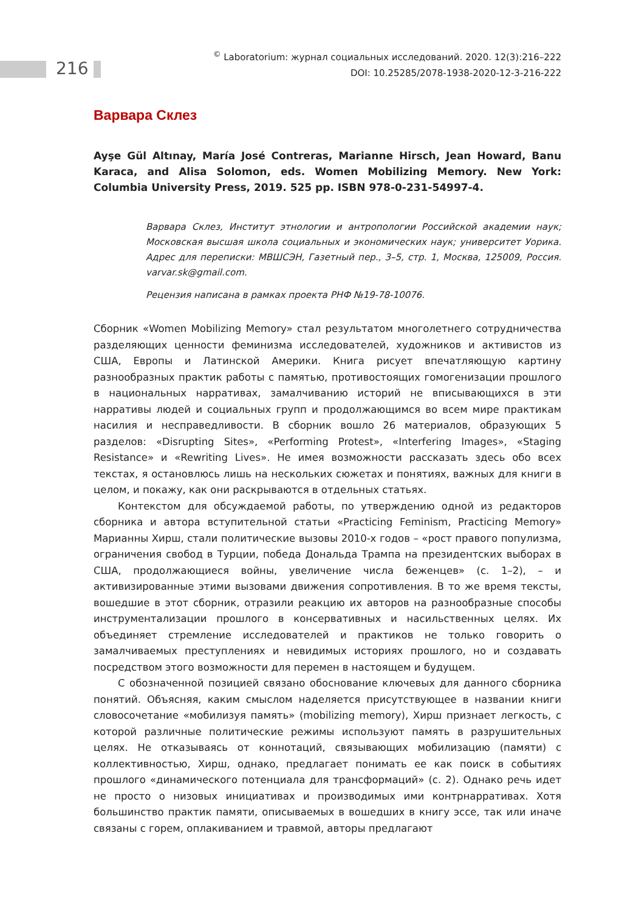216
<sup>©</sup> Laboratorium: журнал социальных исследований. 2020. 12(3):216–222
DOI: 10.25285/2078-1938-2020-12-3-216-222
Варвара Склез
Ayşe Gül Altınay, María José Contreras, Marianne Hirsch, Jean Howard, Banu Karaca, and Alisa Solomon, eds. Women Mobilizing Memory. New York: Columbia University Press, 2019. 525 pp. ISBN 978-0-231-54997-4.
Варвара Склез, Институт этнологии и антропологии Российской академии наук; Московская высшая школа социальных и экономических наук; университет Уорика. Адрес для переписки: МВШСЭН, Газетный пер., 3–5, стр. 1, Москва, 125009, Россия. varvar.sk@gmail.com.
Рецензия написана в рамках проекта РНФ №19-78-10076.
Сборник «Women Mobilizing Memory» стал результатом многолетнего сотрудничества разделяющих ценности феминизма исследователей, художников и активистов из США, Европы и Латинской Америки. Книга рисует впечатляющую картину разнообразных практик работы с памятью, противостоящих гомогенизации прошлого в национальных нарративах, замалчиванию историй не вписывающихся в эти нарративы людей и социальных групп и продолжающимся во всем мире практикам насилия и несправедливости. В сборник вошло 26 материалов, образующих 5 разделов: «Disrupting Sites», «Performing Protest», «Interfering Images», «Staging Resistance» и «Rewriting Lives». Не имея возможности рассказать здесь обо всех текстах, я остановлюсь лишь на нескольких сюжетах и понятиях, важных для книги в целом, и покажу, как они раскрываются в отдельных статьях.
Контекстом для обсуждаемой работы, по утверждению одной из редакторов сборника и автора вступительной статьи «Practicing Feminism, Practicing Memory» Марианны Хирш, стали политические вызовы 2010-х годов – «рост правого популизма, ограничения свобод в Турции, победа Дональда Трампа на президентских выборах в США, продолжающиеся войны, увеличение числа беженцев» (с. 1–2), – и активизированные этими вызовами движения сопротивления. В то же время тексты, вошедшие в этот сборник, отразили реакцию их авторов на разнообразные способы инструментализации прошлого в консервативных и насильственных целях. Их объединяет стремление исследователей и практиков не только говорить о замалчиваемых преступлениях и невидимых историях прошлого, но и создавать посредством этого возможности для перемен в настоящем и будущем.
С обозначенной позицией связано обоснование ключевых для данного сборника понятий. Объясняя, каким смыслом наделяется присутствующее в названии книги словосочетание «мобилизуя память» (mobilizing memory), Хирш признает легкость, с которой различные политические режимы используют память в разрушительных целях. Не отказываясь от коннотаций, связывающих мобилизацию (памяти) с коллективностью, Хирш, однако, предлагает понимать ее как поиск в событиях прошлого «динамического потенциала для трансформаций» (с. 2). Однако речь идет не просто о низовых инициативах и производимых ими контрнарративах. Хотя большинство практик памяти, описываемых в вошедших в книгу эссе, так или иначе связаны с горем, оплакиванием и травмой, авторы предлагают